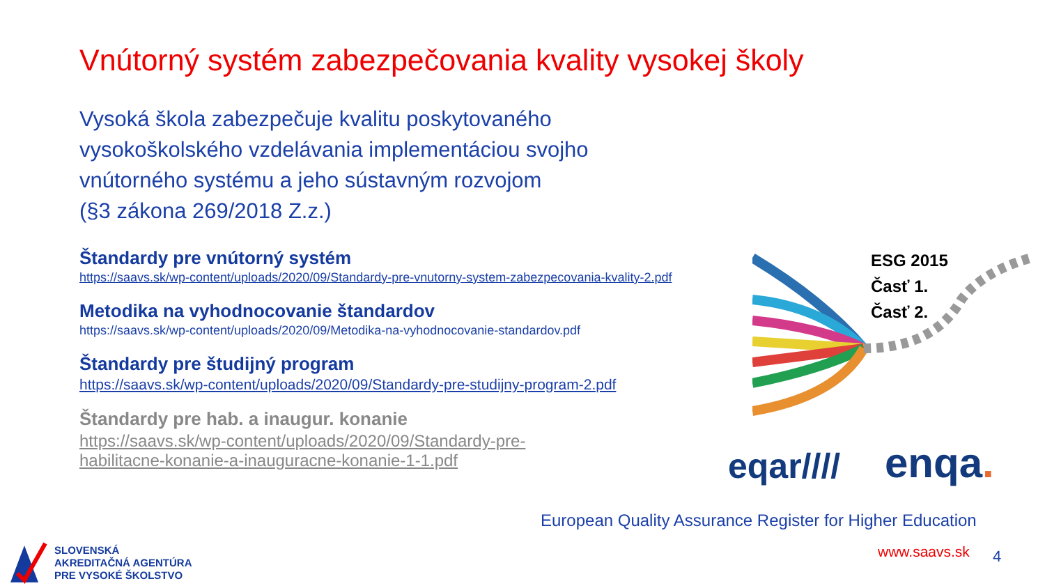Vnútorný systém zabezpečovania kvality vysokej školy
Vysoká škola zabezpečuje kvalitu poskytovaného
vysokoškolského vzdelávania implementáciou svojho
vnútorného systému a jeho sústavným rozvojom
(§3 zákona 269/2018 Z.z.)
Štandardy pre vnútorný systém
https://saavs.sk/wp-content/uploads/2020/09/Standardy-pre-vnutorny-system-zabezpecovania-kvality-2.pdf
Metodika na vyhodnocovanie štandardov
https://saavs.sk/wp-content/uploads/2020/09/Metodika-na-vyhodnocovanie-standardov.pdf
Štandardy pre študijný program
https://saavs.sk/wp-content/uploads/2020/09/Standardy-pre-studijny-program-2.pdf
Štandardy pre hab. a inaugur. konanie
https://saavs.sk/wp-content/uploads/2020/09/Standardy-pre-habilitacne-konanie-a-inauguracne-konanie-1-1.pdf
ESG 2015
Časť 1.
Časť 2.
eqar//// enqa.
European Quality Assurance Register for Higher Education
SLOVENSKÁ
AKREDITAČNÁ AGENTÚRA
PRE VYSOKÉ ŠKOLSTVO
www.saavs.sk 4